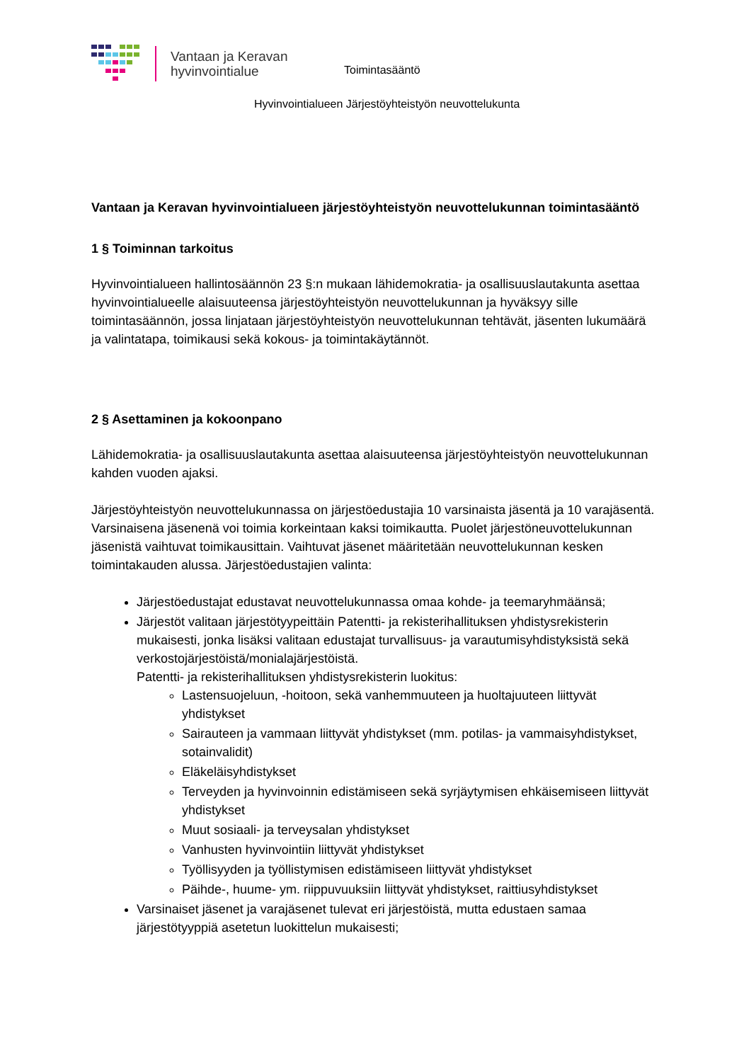Vantaan ja Keravan hyvinvointialue
Toimintasääntö
Hyvinvointialueen Järjestöyhteistyön neuvottelukunta
Vantaan ja Keravan hyvinvointialueen järjestöyhteistyön neuvottelukunnan toimintasääntö
1 § Toiminnan tarkoitus
Hyvinvointialueen hallintosäännön 23 §:n mukaan lähidemokratia- ja osallisuuslautakunta asettaa hyvinvointialueelle alaisuuteensa järjestöyhteistyön neuvottelukunnan ja hyväksyy sille toimintasäännön, jossa linjataan järjestöyhteistyön neuvottelukunnan tehtävät, jäsenten lukumäärä ja valintatapa, toimikausi sekä kokous- ja toimintakäytännöt.
2 § Asettaminen ja kokoonpano
Lähidemokratia- ja osallisuuslautakunta asettaa alaisuuteensa järjestöyhteistyön neuvottelukunnan kahden vuoden ajaksi.
Järjestöyhteistyön neuvottelukunnassa on järjestöedustajia 10 varsinaista jäsentä ja 10 varajäsentä. Varsinaisena jäsenenä voi toimia korkeintaan kaksi toimikautta. Puolet järjestöneuvottelukunnan jäsenistä vaihtuvat toimikausittain. Vaihtuvat jäsenet määritetään neuvottelukunnan kesken toimintakauden alussa. Järjestöedustajien valinta:
Järjestöedustajat edustavat neuvottelukunnassa omaa kohde- ja teemaryhmäänsä;
Järjestöt valitaan järjestötyypeittäin Patentti- ja rekisterihallituksen yhdistysrekisterin mukaisesti, jonka lisäksi valitaan edustajat turvallisuus- ja varautumisyhdistyksistä sekä verkostojärjestöistä/monialajärjestöistä.
Patentti- ja rekisterihallituksen yhdistysrekisterin luokitus:
Lastensuojeluun, -hoitoon, sekä vanhemmuuteen ja huoltajuuteen liittyvät yhdistykset
Sairauteen ja vammaan liittyvät yhdistykset (mm. potilas- ja vammaisyhdistykset, sotainvalidit)
Eläkeläisyhdistykset
Terveyden ja hyvinvoinnin edistämiseen sekä syrjäytymisen ehkäisemiseen liittyvät yhdistykset
Muut sosiaali- ja terveysalan yhdistykset
Vanhusten hyvinvointiin liittyvät yhdistykset
Työllisyyden ja työllistymisen edistämiseen liittyvät yhdistykset
Päihde-, huume- ym. riippuvuuksiin liittyvät yhdistykset, raittiusyhdistykset
Varsinaiset jäsenet ja varajäsenet tulevat eri järjestöistä, mutta edustaen samaa järjestötyyppiä asetetun luokittelun mukaisesti;